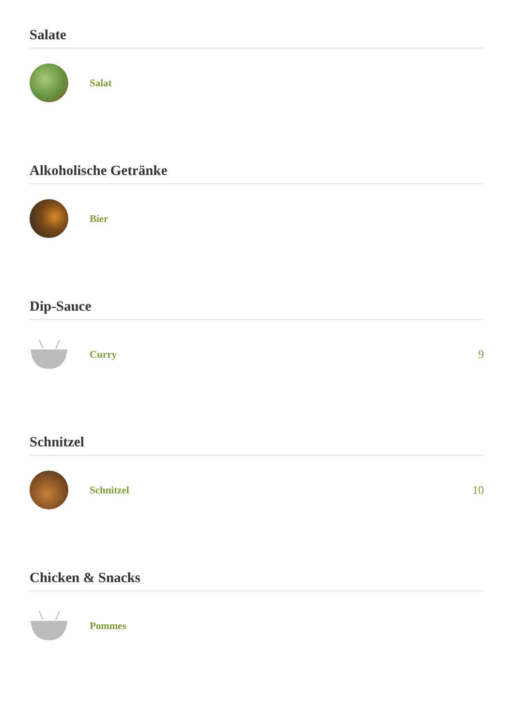Salate
Salat
Alkoholische Getränke
Bier
Dip-Sauce
Curry 9
Schnitzel
Schnitzel 10
Chicken & Snacks
Pommes